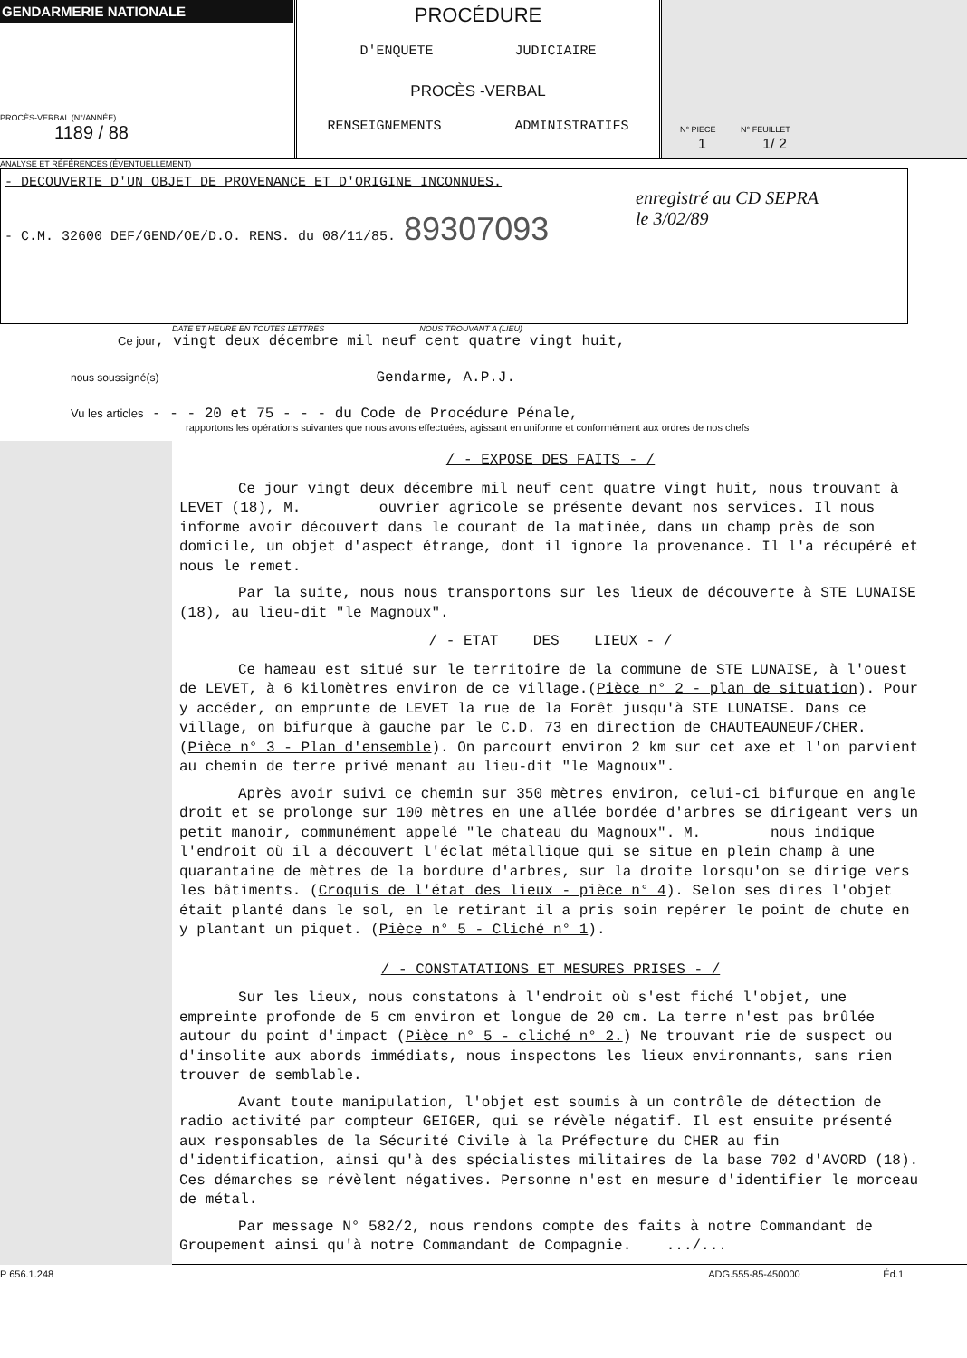GENDARMERIE NATIONALE
PROCÈS-VERBAL (N°/ANNÉE)
1189 / 88
PROCÉDURE
D'ENQUETE JUDICIAIRE
PROCÈS -VERBAL
RENSEIGNEMENTS ADMINISTRATIFS
N° PIECE N° FEUILLET
1 1/ 2
ANALYSE ET RÉFÉRENCES (ÉVENTUELLEMENT)
- DECOUVERTE D'UN OBJET DE PROVENANCE ET D'ORIGINE INCONNUES.
- C.M. 32600 DEF/GEND/OE/D.O. RENS. du 08/11/85. 89307093
enregistré au CD SEPRA le 3/02/89
DATE ET HEURE EN TOUTES LETTRES NOUS TROUVANT A (LIEU)
Ce jour, vingt deux décembre mil neuf cent quatre vingt huit,
nous soussigné(s) Gendarme, A.P.J.
Vu les articles - - - 20 et 75 - - - du Code de Procédure Pénale,
rapportons les opérations suivantes que nous avons effectuées, agissant en uniforme et conformément aux ordres de nos chefs
/ - EXPOSE DES FAITS - /
Ce jour vingt deux décembre mil neuf cent quatre vingt huit, nous trouvant à LEVET (18), M. ouvrier agricole se présente devant nos services. Il nous informe avoir découvert dans le courant de la matinée, dans un champ près de son domicile, un objet d'aspect étrange, dont il ignore la provenance. Il l'a récupéré et nous le remet.
Par la suite, nous nous transportons sur les lieux de découverte à STE LUNAISE (18), au lieu-dit "le Magnoux".
/ - ETAT DES LIEUX - /
Ce hameau est situé sur le territoire de la commune de STE LUNAISE, à l'ouest de LEVET, à 6 kilomètres environ de ce village.(Pièce n° 2 - plan de situation). Pour y accéder, on emprunte de LEVET la rue de la Forêt jusqu'à STE LUNAISE. Dans ce village, on bifurque à gauche par le C.D. 73 en direction de CHAUTEAUNEUF/CHER. (Pièce n° 3 - Plan d'ensemble). On parcourt environ 2 km sur cet axe et l'on parvient au chemin de terre privé menant au lieu-dit "le Magnoux".
Après avoir suivi ce chemin sur 350 mètres environ, celui-ci bifurque en angle droit et se prolonge sur 100 mètres en une allée bordée d'arbres se dirigeant vers un petit manoir, communément appelé "le chateau du Magnoux". M. nous indique l'endroit où il a découvert l'éclat métallique qui se situe en plein champ à une quarantaine de mètres de la bordure d'arbres, sur la droite lorsqu'on se dirige vers les bâtiments. (Croquis de l'état des lieux - pièce n° 4). Selon ses dires l'objet était planté dans le sol, en le retirant il a pris soin repérer le point de chute en y plantant un piquet. (Pièce n° 5 - Cliché n° 1).
/ - CONSTATATIONS ET MESURES PRISES - /
Sur les lieux, nous constatons à l'endroit où s'est fiché l'objet, une empreinte profonde de 5 cm environ et longue de 20 cm. La terre n'est pas brûlée autour du point d'impact (Pièce n° 5 - cliché n° 2.) Ne trouvant rie de suspect ou d'insolite aux abords immédiats, nous inspectons les lieux environnants, sans rien trouver de semblable.
Avant toute manipulation, l'objet est soumis à un contrôle de détection de radio activité par compteur GEIGER, qui se révèle négatif. Il est ensuite présenté aux responsables de la Sécurité Civile à la Préfecture du CHER au fin d'identification, ainsi qu'à des spécialistes militaires de la base 702 d'AVORD (18). Ces démarches se révèlent négatives. Personne n'est en mesure d'identifier le morceau de métal.
Par message N° 582/2, nous rendons compte des faits à notre Commandant de Groupement ainsi qu'à notre Commandant de Compagnie. .../...
P 656.1.248 ADG.555-85-450000 Éd.1